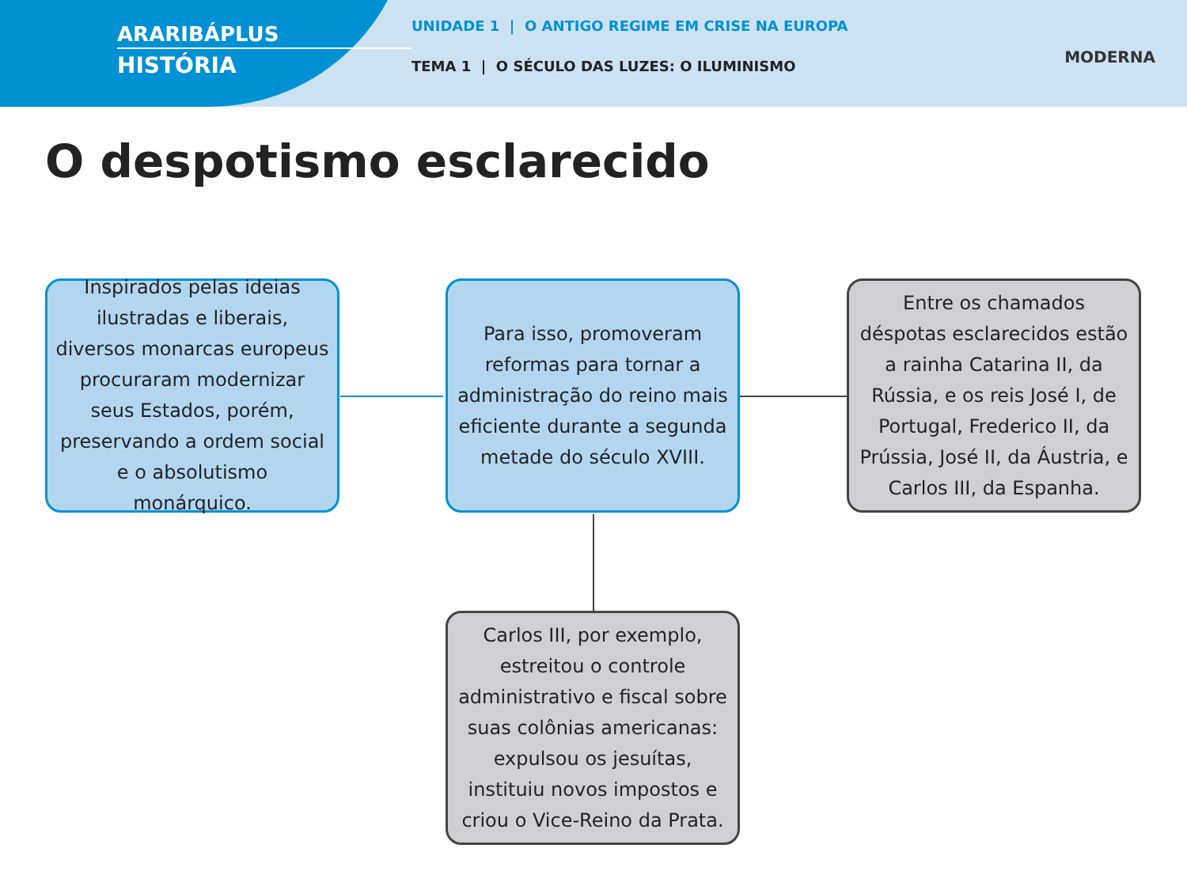ARARIBÁPLUS
HISTÓRIA
UNIDADE 1 | O ANTIGO REGIME EM CRISE NA EUROPA
TEMA 1 | O SÉCULO DAS LUZES: O ILUMINISMO
MODERNA
O despotismo esclarecido
Inspirados pelas ideias ilustradas e liberais, diversos monarcas europeus procuraram modernizar seus Estados, porém, preservando a ordem social e o absolutismo monárquico.
Para isso, promoveram reformas para tornar a administração do reino mais eficiente durante a segunda metade do século XVIII.
Entre os chamados déspotas esclarecidos estão a rainha Catarina II, da Rússia, e os reis José I, de Portugal, Frederico II, da Prússia, José II, da Áustria, e Carlos III, da Espanha.
Carlos III, por exemplo, estreitou o controle administrativo e fiscal sobre suas colônias americanas: expulsou os jesuítas, instituiu novos impostos e criou o Vice-Reino da Prata.